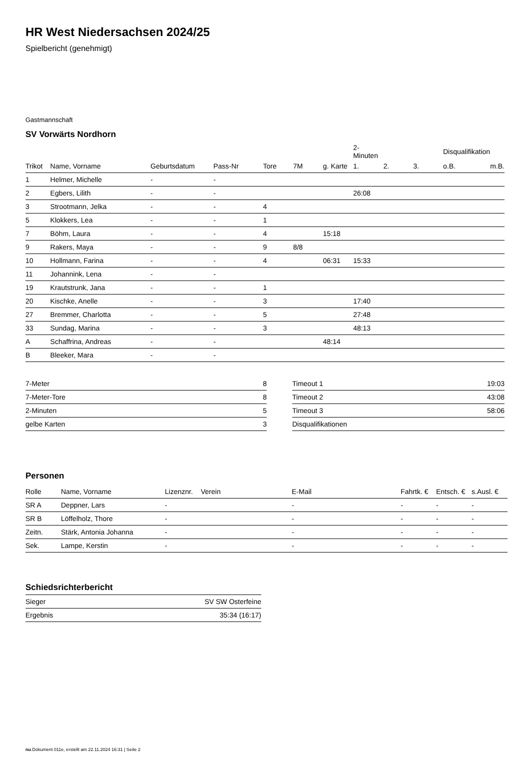HR West Niedersachsen 2024/25
Spielbericht (genehmigt)
Gastmannschaft
SV Vorwärts Nordhorn
| | | | | | | | 2-Minuten | | | Disqualifikation | |
| --- | --- | --- | --- | --- | --- | --- | --- | --- | --- | --- | --- |
| Trikot | Name, Vorname | Geburtsdatum | Pass-Nr | Tore | 7M | g. Karte | 1. | 2. | 3. | o.B. | m.B. |
| 1 | Helmer, Michelle | - | - | | | | | | | | |
| 2 | Egbers, Lilith | - | - | | | | 26:08 | | | | |
| 3 | Strootmann, Jelka | - | - | 4 | | | | | | | |
| 5 | Klokkers, Lea | - | - | 1 | | | | | | | |
| 7 | Böhm, Laura | - | - | 4 | | 15:18 | | | | | |
| 9 | Rakers, Maya | - | - | 9 | 8/8 | | | | | | |
| 10 | Hollmann, Farina | - | - | 4 | | 06:31 | 15:33 | | | | |
| 11 | Johannink, Lena | - | - | | | | | | | | |
| 19 | Krautstrunk, Jana | - | - | 1 | | | | | | | |
| 20 | Kischke, Anelle | - | - | 3 | | | 17:40 | | | | |
| 27 | Bremmer, Charlotta | - | - | 5 | | | 27:48 | | | | |
| 33 | Sundag, Marina | - | - | 3 | | | 48:13 | | | | |
| A | Schaffrina, Andreas | - | - | | | 48:14 | | | | | |
| B | Bleeker, Mara | - | - | | | | | | | | |
| 7-Meter | 8 |
| 7-Meter-Tore | 8 |
| 2-Minuten | 5 |
| gelbe Karten | 3 |
| Timeout 1 | 19:03 |
| Timeout 2 | 43:08 |
| Timeout 3 | 58:06 |
| Disqualifikationen | |
Personen
| Rolle | Name, Vorname | Lizenznr. | Verein | E-Mail | Fahrtk. € | Entsch. € | s.Ausl. € |
| --- | --- | --- | --- | --- | --- | --- | --- |
| SR A | Deppner, Lars | - | | - | - | - | - |
| SR B | Löffelholz, Thore | - | | - | - | - | - |
| Zeitn. | Stärk, Antonia Johanna | - | | - | - | - | - |
| Sek. | Lampe, Kerstin | - | | - | - | - | - |
Schiedsrichterbericht
| Sieger | SV SW Osterfeine |
| Ergebnis | 35:34 (16:17) |
nu.Dokument 011e, erstellt am 22.11.2024 16:31 | Seite 2